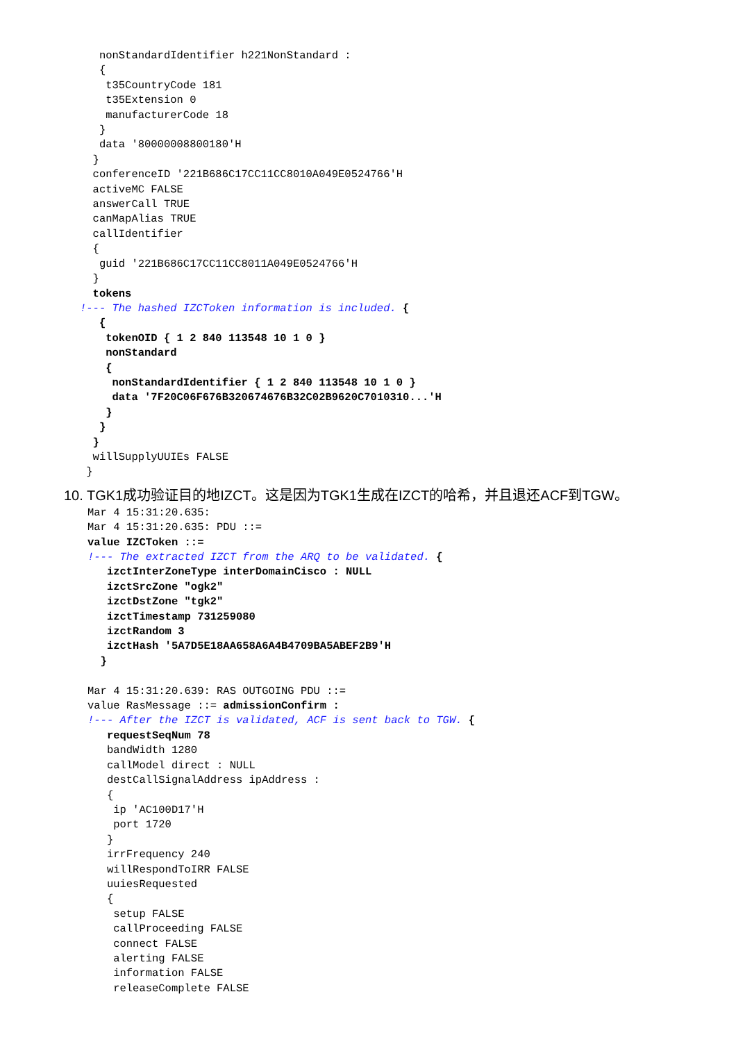nonStandardIdentifier h221NonStandard :
   {
    t35CountryCode 181
    t35Extension 0
    manufacturerCode 18
   }
   data '80000008800180'H
  }
  conferenceID '221B686C17CC11CC8010A049E0524766'H
  activeMC FALSE
  answerCall TRUE
  canMapAlias TRUE
  callIdentifier
  {
   guid '221B686C17CC11CC8011A049E0524766'H
  }
  tokens
!--- The hashed IZCToken information is included. {
   {
    tokenOID { 1 2 840 113548 10 1 0 }
    nonStandard
    {
     nonStandardIdentifier { 1 2 840 113548 10 1 0 }
     data '7F20C06F676B320674676B32C02B9620C7010310...'H
    }
   }
  }
  willSupplyUUIEs FALSE
 }
10. TGK1成功验证目的地IZCT。这是因为TGK1生成在IZCT的哈希，并且退还ACF到TGW。
Mar 4 15:31:20.635:
Mar 4 15:31:20.635: PDU ::=
value IZCToken ::=
!--- The extracted IZCT from the ARQ to be validated. {
   izctInterZoneType interDomainCisco : NULL
   izctSrcZone "ogk2"
   izctDstZone "tgk2"
   izctTimestamp 731259080
   izctRandom 3
   izctHash '5A7D5E18AA658A6A4B4709BA5ABEF2B9'H
  }

Mar 4 15:31:20.639: RAS OUTGOING PDU ::=
value RasMessage ::= admissionConfirm :
!--- After the IZCT is validated, ACF is sent back to TGW. {
   requestSeqNum 78
   bandWidth 1280
   callModel direct : NULL
   destCallSignalAddress ipAddress :
   {
    ip 'AC100D17'H
    port 1720
   }
   irrFrequency 240
   willRespondToIRR FALSE
   uuiesRequested
   {
    setup FALSE
    callProceeding FALSE
    connect FALSE
    alerting FALSE
    information FALSE
    releaseComplete FALSE